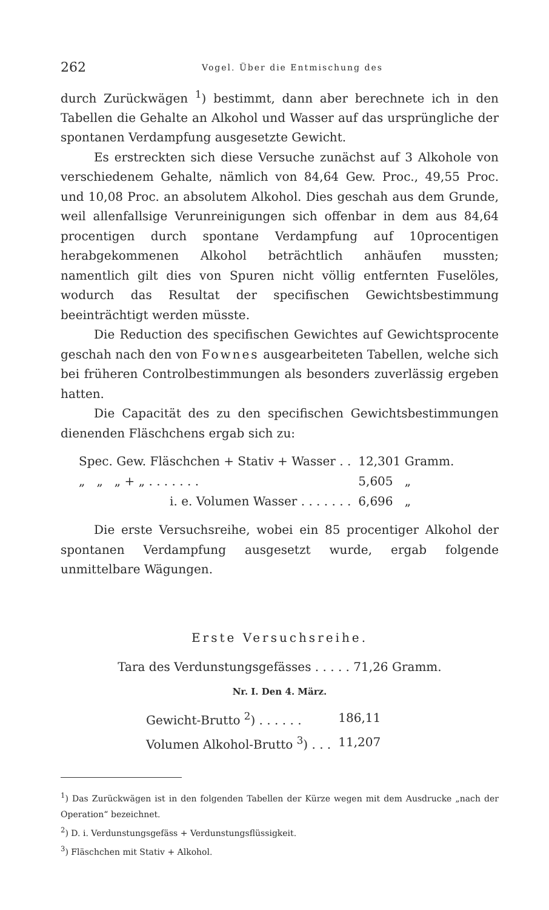262 Vogel. Über die Entmischung des
durch Zurückwägen <sup>1</sup>) bestimmt, dann aber berechnete ich in den Tabellen die Gehalte an Alkohol und Wasser auf das ursprüngliche der spontanen Verdampfung ausgesetzte Gewicht.
Es erstreckten sich diese Versuche zunächst auf 3 Alkohole von verschiedenem Gehalte, nämlich von 84,64 Gew. Proc., 49,55 Proc. und 10,08 Proc. an absolutem Alkohol. Dies geschah aus dem Grunde, weil allenfallsige Verunreinigungen sich offenbar in dem aus 84,64 procentigen durch spontane Verdampfung auf 10procentigen herabgekommenen Alkohol beträchtlich anhäufen mussten; namentlich gilt dies von Spuren nicht völlig entfernten Fuselöles, wodurch das Resultat der specifischen Gewichtsbestimmung beeinträchtigt werden müsste.
Die Reduction des specifischen Gewichtes auf Gewichtsprocente geschah nach den von Fownes ausgearbeiteten Tabellen, welche sich bei früheren Controlbestimmungen als besonders zuverlässig ergeben hatten.
Die Capacität des zu den specifischen Gewichtsbestimmungen dienenden Fläschchens ergab sich zu:
| Spec. Gew. Fläschchen + Stativ + Wasser . . | 12,301 Gramm. |
| „ „ „ + „ . . . . . . . | 5,605 „ |
| i. e. Volumen Wasser . . . . . . . | 6,696 „ |
Die erste Versuchsreihe, wobei ein 85 procentiger Alkohol der spontanen Verdampfung ausgesetzt wurde, ergab folgende unmittelbare Wägungen.
Erste Versuchsreihe.
Tara des Verdunstungsgefässes . . . . . 71,26 Gramm.
Nr. I. Den 4. März.
| Gewicht-Brutto <sup>2</sup>) . . . . . . | 186,11 |
| Volumen Alkohol-Brutto <sup>3</sup>) . . . | 11,207 |
<sup>1</sup>) Das Zurückwägen ist in den folgenden Tabellen der Kürze wegen mit dem Ausdrucke „nach der Operation“ bezeichnet.
<sup>2</sup>) D. i. Verdunstungsgefäss + Verdunstungsflüssigkeit.
<sup>3</sup>) Fläschchen mit Stativ + Alkohol.